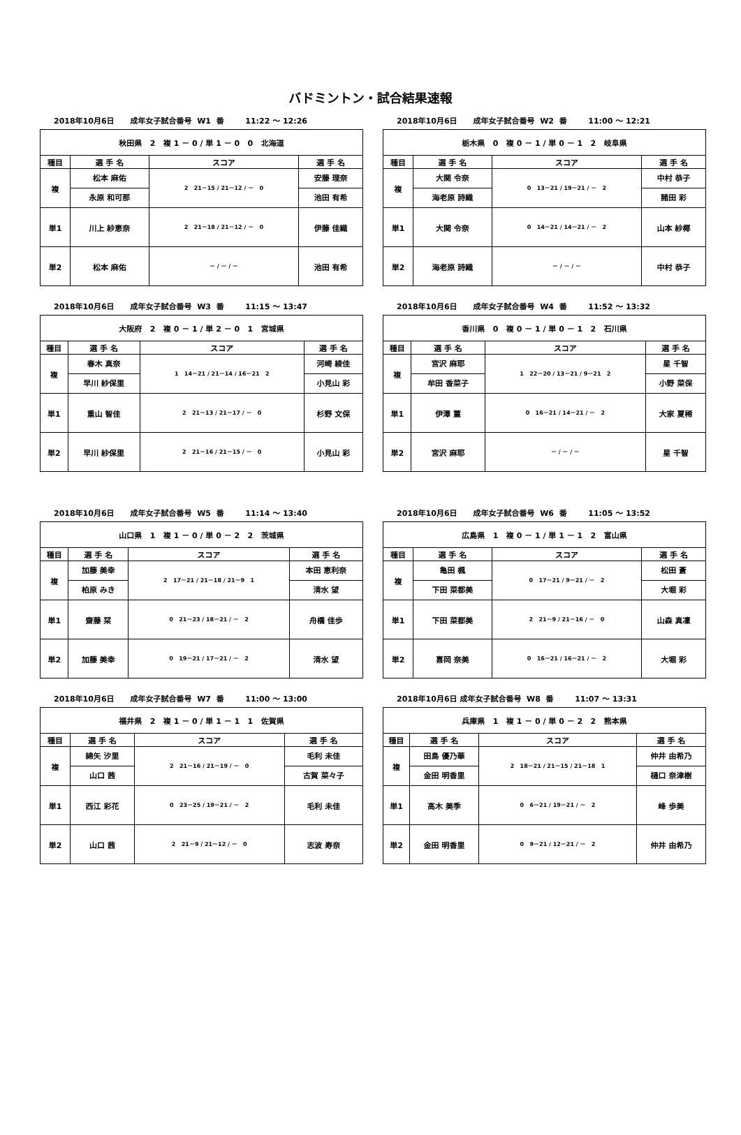バドミントン・試合結果速報
2018年10月6日 成年女子試合番号 W1 番 11:22 ～ 12:26
| 秋田県 2 複 1 － 0 / 単 1 － 0 0 北海道 | | | |
| 種目 | 選 手 名 | スコア | 選 手 名 |
| 複 | 松本 麻佑 永原 和可那 | 2 21－15 / 21－12 / － 0 | 安藤 理奈 池田 有希 |
| 単1 | 川上 紗恵奈 | 2 21－18 / 21－12 / － 0 | 伊藤 佳織 |
| 単2 | 松本 麻佑 | － / － / － | 池田 有希 |
2018年10月6日 成年女子試合番号 W2 番 11:00 ～ 12:21
| 栃木県 0 複 0 － 1 / 単 0 － 1 2 岐阜県 | | | |
| 種目 | 選 手 名 | スコア | 選 手 名 |
| 複 | 大関 令奈 海老原 詩織 | 0 13－21 / 19－21 / － 2 | 中村 恭子 諸田 彩 |
| 単1 | 大関 令奈 | 0 14－21 / 14－21 / － 2 | 山本 紗椰 |
| 単2 | 海老原 詩織 | － / － / － | 中村 恭子 |
2018年10月6日 成年女子試合番号 W3 番 11:15 ～ 13:47
| 大阪府 2 複 0 － 1 / 単 2 － 0 1 宮城県 | | | |
| 種目 | 選 手 名 | スコア | 選 手 名 |
| 複 | 春木 真奈 早川 紗保里 | 1 14－21 / 21－14 / 16－21 2 | 河崎 綾佳 小見山 彩 |
| 単1 | 重山 智佳 | 2 21－13 / 21－17 / － 0 | 杉野 文保 |
| 単2 | 早川 紗保里 | 2 21－16 / 21－15 / － 0 | 小見山 彩 |
2018年10月6日 成年女子試合番号 W4 番 11:52 ～ 13:32
| 香川県 0 複 0 － 1 / 単 0 － 1 2 石川県 | | | |
| 種目 | 選 手 名 | スコア | 選 手 名 |
| 複 | 宮沢 麻耶 牟田 香菜子 | 1 22－20 / 13－21 / 9－21 2 | 星 千智 小野 菜保 |
| 単1 | 伊澤 菫 | 0 16－21 / 14－21 / － 2 | 大家 夏稀 |
| 単2 | 宮沢 麻耶 | － / － / － | 星 千智 |
2018年10月6日 成年女子試合番号 W5 番 11:14 ～ 13:40
| 山口県 1 複 1 － 0 / 単 0 － 2 2 茨城県 | | | |
| 種目 | 選 手 名 | スコア | 選 手 名 |
| 複 | 加藤 美幸 柏原 みき | 2 17－21 / 21－18 / 21－9 1 | 本田 恵利奈 清水 望 |
| 単1 | 齋藤 栞 | 0 21－23 / 18－21 / － 2 | 舟橋 佳歩 |
| 単2 | 加藤 美幸 | 0 19－21 / 17－21 / － 2 | 清水 望 |
2018年10月6日 成年女子試合番号 W6 番 11:05 ～ 13:52
| 広島県 1 複 0 － 1 / 単 1 － 1 2 富山県 | | | |
| 種目 | 選 手 名 | スコア | 選 手 名 |
| 複 | 亀田 楓 下田 菜都美 | 0 17－21 / 9－21 / － 2 | 松田 蒼 大堀 彩 |
| 単1 | 下田 菜都美 | 2 21－9 / 21－16 / － 0 | 山森 真凜 |
| 単2 | 喜岡 奈美 | 0 16－21 / 16－21 / － 2 | 大堀 彩 |
2018年10月6日 成年女子試合番号 W7 番 11:00 ～ 13:00
| 福井県 2 複 1 － 0 / 単 1 － 1 1 佐賀県 | | | |
| 種目 | 選 手 名 | スコア | 選 手 名 |
| 複 | 綿矢 汐里 山口 茜 | 2 21－16 / 21－19 / － 0 | 毛利 未佳 古賀 菜々子 |
| 単1 | 西江 彩花 | 0 23－25 / 19－21 / － 2 | 毛利 未佳 |
| 単2 | 山口 茜 | 2 21－9 / 21－12 / － 0 | 志波 寿奈 |
2018年10月6日 成年女子試合番号 W8 番 11:07 ～ 13:31
| 兵庫県 1 複 1 － 0 / 単 0 － 2 2 熊本県 | | | |
| 種目 | 選 手 名 | スコア | 選 手 名 |
| 複 | 田島 優乃華 金田 明香里 | 2 18－21 / 21－15 / 21－18 1 | 仲井 由希乃 樋口 奈津樹 |
| 単1 | 高木 美季 | 0 6－21 / 19－21 / － 2 | 峰 歩美 |
| 単2 | 金田 明香里 | 0 9－21 / 12－21 / － 2 | 仲井 由希乃 |